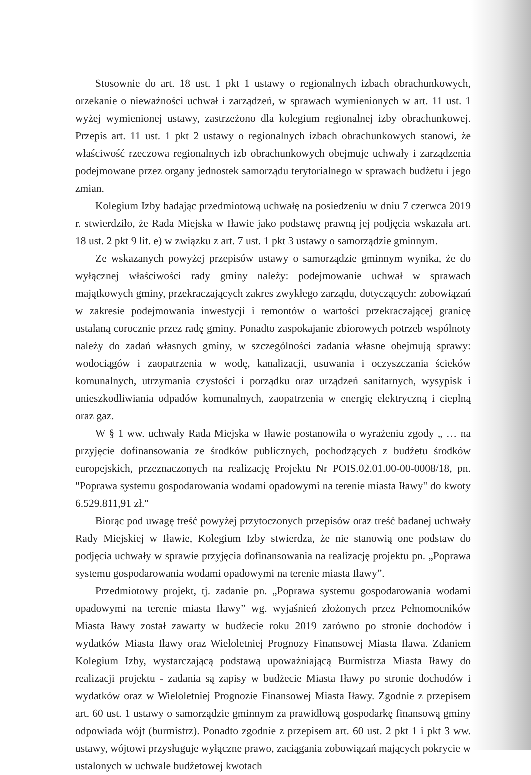Stosownie do art. 18 ust. 1 pkt 1 ustawy o regionalnych izbach obrachunkowych, orzekanie o nieważności uchwał i zarządzeń, w sprawach wymienionych w art. 11 ust. 1 wyżej wymienionej ustawy, zastrzeżono dla kolegium regionalnej izby obrachunkowej. Przepis art. 11 ust. 1 pkt 2 ustawy o regionalnych izbach obrachunkowych stanowi, że właściwość rzeczowa regionalnych izb obrachunkowych obejmuje uchwały i zarządzenia podejmowane przez organy jednostek samorządu terytorialnego w sprawach budżetu i jego zmian.
Kolegium Izby badając przedmiotową uchwałę na posiedzeniu w dniu 7 czerwca 2019 r. stwierdziło, że Rada Miejska w Iławie jako podstawę prawną jej podjęcia wskazała art. 18 ust. 2 pkt 9 lit. e) w związku z art. 7 ust. 1 pkt 3 ustawy o samorządzie gminnym.
Ze wskazanych powyżej przepisów ustawy o samorządzie gminnym wynika, że do wyłącznej właściwości rady gminy należy: podejmowanie uchwał w sprawach majątkowych gminy, przekraczających zakres zwykłego zarządu, dotyczących: zobowiązań w zakresie podejmowania inwestycji i remontów o wartości przekraczającej granicę ustalaną corocznie przez radę gminy. Ponadto zaspokajanie zbiorowych potrzeb wspólnoty należy do zadań własnych gminy, w szczególności zadania własne obejmują sprawy: wodociągów i zaopatrzenia w wodę, kanalizacji, usuwania i oczyszczania ścieków komunalnych, utrzymania czystości i porządku oraz urządzeń sanitarnych, wysypisk i unieszkodliwiania odpadów komunalnych, zaopatrzenia w energię elektryczną i cieplną oraz gaz.
W § 1 ww. uchwały Rada Miejska w Iławie postanowiła o wyrażeniu zgody „ … na przyjęcie dofinansowania ze środków publicznych, pochodzących z budżetu środków europejskich, przeznaczonych na realizację Projektu Nr POIS.02.01.00-00-0008/18, pn. "Poprawa systemu gospodarowania wodami opadowymi na terenie miasta Iławy" do kwoty 6.529.811,91 zł."
Biorąc pod uwagę treść powyżej przytoczonych przepisów oraz treść badanej uchwały Rady Miejskiej w Iławie, Kolegium Izby stwierdza, że nie stanowią one podstaw do podjęcia uchwały w sprawie przyjęcia dofinansowania na realizację projektu pn. „Poprawa systemu gospodarowania wodami opadowymi na terenie miasta Iławy”.
Przedmiotowy projekt, tj. zadanie pn. „Poprawa systemu gospodarowania wodami opadowymi na terenie miasta Iławy” wg. wyjaśnień złożonych przez Pełnomocników Miasta Iławy został zawarty w budżecie roku 2019 zarówno po stronie dochodów i wydatków Miasta Iławy oraz Wieloletniej Prognozy Finansowej Miasta Iława. Zdaniem Kolegium Izby, wystarczającą podstawą upoważniającą Burmistrza Miasta Iławy do realizacji projektu - zadania są zapisy w budżecie Miasta Iławy po stronie dochodów i wydatków oraz w Wieloletniej Prognozie Finansowej Miasta Iławy. Zgodnie z przepisem art. 60 ust. 1 ustawy o samorządzie gminnym za prawidłową gospodarkę finansową gminy odpowiada wójt (burmistrz). Ponadto zgodnie z przepisem art. 60 ust. 2 pkt 1 i pkt 3 ww. ustawy, wójtowi przysługuje wyłączne prawo, zaciągania zobowiązań mających pokrycie w ustalonych w uchwale budżetowej kwotach